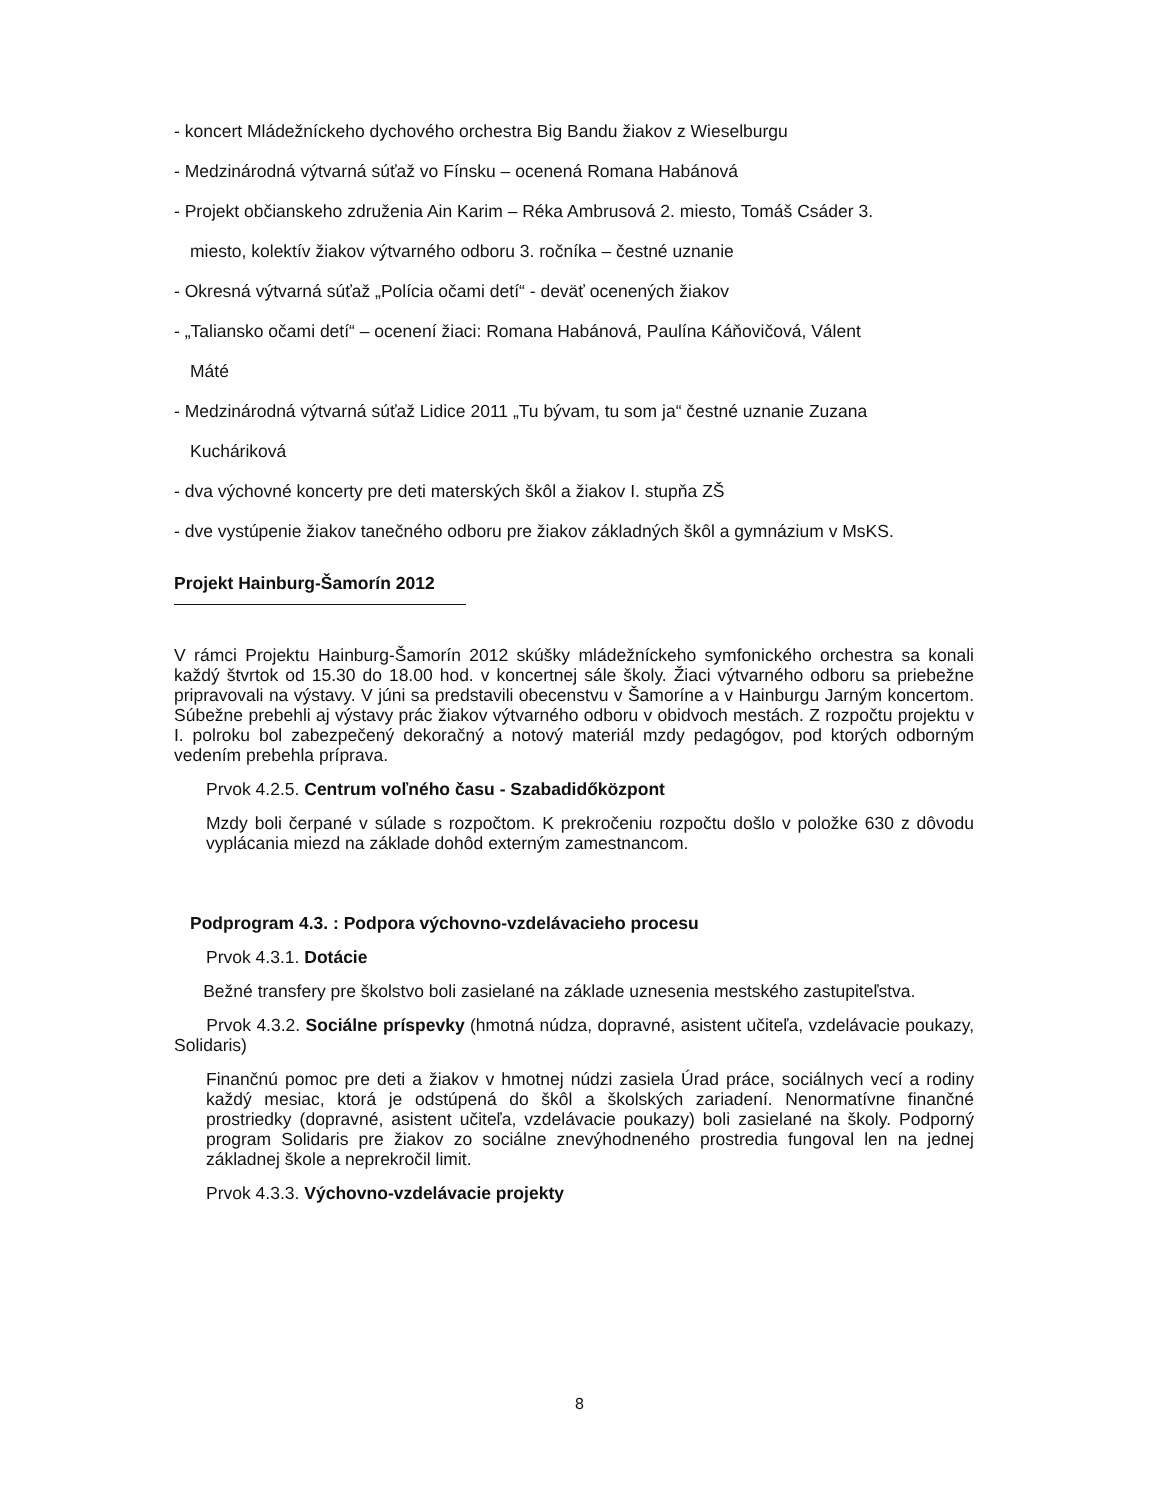- koncert Mládežníckeho dychového orchestra Big Bandu žiakov z Wieselburgu
- Medzinárodná výtvarná súťaž vo Fínsku – ocenená Romana Habánová
- Projekt občianskeho združenia Ain Karim – Réka Ambrusová 2. miesto, Tomáš Csáder 3.
miesto, kolektív žiakov výtvarného odboru 3. ročníka – čestné uznanie
- Okresná výtvarná súťaž „Polícia očami detí“ - deväť ocenených žiakov
- „Taliansko očami detí“ – ocenení žiaci: Romana Habánová, Paulína Káňovičová, Válent
Máté
- Medzinárodná výtvarná súťaž Lidice 2011 „Tu bývam, tu som ja“ čestné uznanie Zuzana
Kucháriková
- dva výchovné koncerty pre deti materských škôl a žiakov I. stupňa ZŠ
- dve vystúpenie žiakov tanečného odboru pre žiakov základných škôl a gymnázium v MsKS.
Projekt Hainburg-Šamorín 2012
V rámci Projektu Hainburg-Šamorín 2012 skúšky mládežníckeho symfonického orchestra sa konali každý štvrtok od 15.30 do 18.00 hod. v koncertnej sále školy. Žiaci výtvarného odboru sa priebežne pripravovali na výstavy. V júni sa predstavili obecenstvu v Šamoríne a v Hainburgu Jarným koncertom. Súbežne prebehli aj výstavy prác žiakov výtvarného odboru v obidvoch mestách. Z rozpočtu projektu v I. polroku bol zabezpečený dekoračný a notový materiál mzdy pedagógov, pod ktorých odborným vedením prebehla príprava.
Prvok 4.2.5. Centrum voľného času - Szabadidőközpont
Mzdy boli čerpané v súlade s rozpočtom. K prekročeniu rozpočtu došlo v položke 630 z dôvodu vyplácania miezd na základe dohôd externým zamestnancom.
Podprogram 4.3. : Podpora výchovno-vzdelávacieho procesu
Prvok 4.3.1. Dotácie
Bežné transfery pre školstvo boli zasielané na základe uznesenia mestského zastupiteľstva.
Prvok 4.3.2. Sociálne príspevky (hmotná núdza, dopravné, asistent učiteľa, vzdelávacie poukazy, Solidaris)
Finančnú pomoc pre deti a žiakov v hmotnej núdzi zasiela Úrad práce, sociálnych vecí a rodiny každý mesiac, ktorá je odstúpená do škôl a školských zariadení. Nenormatívne finančné prostriedky (dopravné, asistent učiteľa, vzdelávacie poukazy) boli zasielané na školy. Podporný program Solidaris pre žiakov zo sociálne znevýhodneného prostredia fungoval len na jednej základnej škole a neprekročil limit.
Prvok 4.3.3. Výchovno-vzdelávacie projekty
8